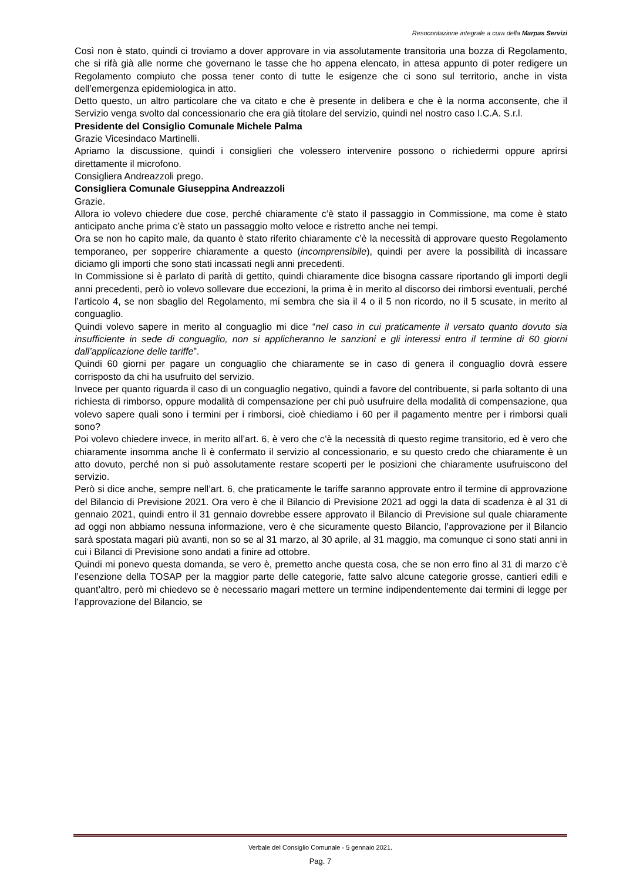Resocontazione integrale a cura della Marpas Servizi
Così non è stato, quindi ci troviamo a dover approvare in via assolutamente transitoria una bozza di Regolamento, che si rifà già alle norme che governano le tasse che ho appena elencato, in attesa appunto di poter redigere un Regolamento compiuto che possa tener conto di tutte le esigenze che ci sono sul territorio, anche in vista dell’emergenza epidemiologica in atto.
Detto questo, un altro particolare che va citato e che è presente in delibera e che è la norma acconsente, che il Servizio venga svolto dal concessionario che era già titolare del servizio, quindi nel nostro caso I.C.A. S.r.l.
Presidente del Consiglio Comunale Michele Palma
Grazie Vicesindaco Martinelli.
Apriamo la discussione, quindi i consiglieri che volessero intervenire possono o richiedermi oppure aprirsi direttamente il microfono.
Consigliera Andreazzoli prego.
Consigliera Comunale Giuseppina Andreazzoli
Grazie.
Allora io volevo chiedere due cose, perché chiaramente c’è stato il passaggio in Commissione, ma come è stato anticipato anche prima c’è stato un passaggio molto veloce e ristretto anche nei tempi.
Ora se non ho capito male, da quanto è stato riferito chiaramente c’è la necessità di approvare questo Regolamento temporaneo, per sopperire chiaramente a questo (incomprensibile), quindi per avere la possibilità di incassare diciamo gli importi che sono stati incassati negli anni precedenti.
In Commissione si è parlato di parità di gettito, quindi chiaramente dice bisogna cassare riportando gli importi degli anni precedenti, però io volevo sollevare due eccezioni, la prima è in merito al discorso dei rimborsi eventuali, perché l’articolo 4, se non sbaglio del Regolamento, mi sembra che sia il 4 o il 5 non ricordo, no il 5 scusate, in merito al conguaglio.
Quindi volevo sapere in merito al conguaglio mi dice “nel caso in cui praticamente il versato quanto dovuto sia insufficiente in sede di conguaglio, non si applicheranno le sanzioni e gli interessi entro il termine di 60 giorni dall’applicazione delle tariffe”.
Quindi 60 giorni per pagare un conguaglio che chiaramente se in caso di genera il conguaglio dovrà essere corrisposto da chi ha usufruito del servizio.
Invece per quanto riguarda il caso di un conguaglio negativo, quindi a favore del contribuente, si parla soltanto di una richiesta di rimborso, oppure modalità di compensazione per chi può usufruire della modalità di compensazione, qua volevo sapere quali sono i termini per i rimborsi, cioè chiediamo i 60 per il pagamento mentre per i rimborsi quali sono?
Poi volevo chiedere invece, in merito all’art. 6, è vero che c’è la necessità di questo regime transitorio, ed è vero che chiaramente insomma anche lì è confermato il servizio al concessionario, e su questo credo che chiaramente è un atto dovuto, perché non si può assolutamente restare scoperti per le posizioni che chiaramente usufruiscono del servizio.
Però si dice anche, sempre nell’art. 6, che praticamente le tariffe saranno approvate entro il termine di approvazione del Bilancio di Previsione 2021. Ora vero è che il Bilancio di Previsione 2021 ad oggi la data di scadenza è al 31 di gennaio 2021, quindi entro il 31 gennaio dovrebbe essere approvato il Bilancio di Previsione sul quale chiaramente ad oggi non abbiamo nessuna informazione, vero è che sicuramente questo Bilancio, l’approvazione per il Bilancio sarà spostata magari più avanti, non so se al 31 marzo, al 30 aprile, al 31 maggio, ma comunque ci sono stati anni in cui i Bilanci di Previsione sono andati a finire ad ottobre.
Quindi mi ponevo questa domanda, se vero è, premetto anche questa cosa, che se non erro fino al 31 di marzo c’è l’esenzione della TOSAP per la maggior parte delle categorie, fatte salvo alcune categorie grosse, cantieri edili e quant’altro, però mi chiedevo se è necessario magari mettere un termine indipendentemente dai termini di legge per l’approvazione del Bilancio, se
Verbale del Consiglio Comunale - 5 gennaio 2021.
Pag. 7